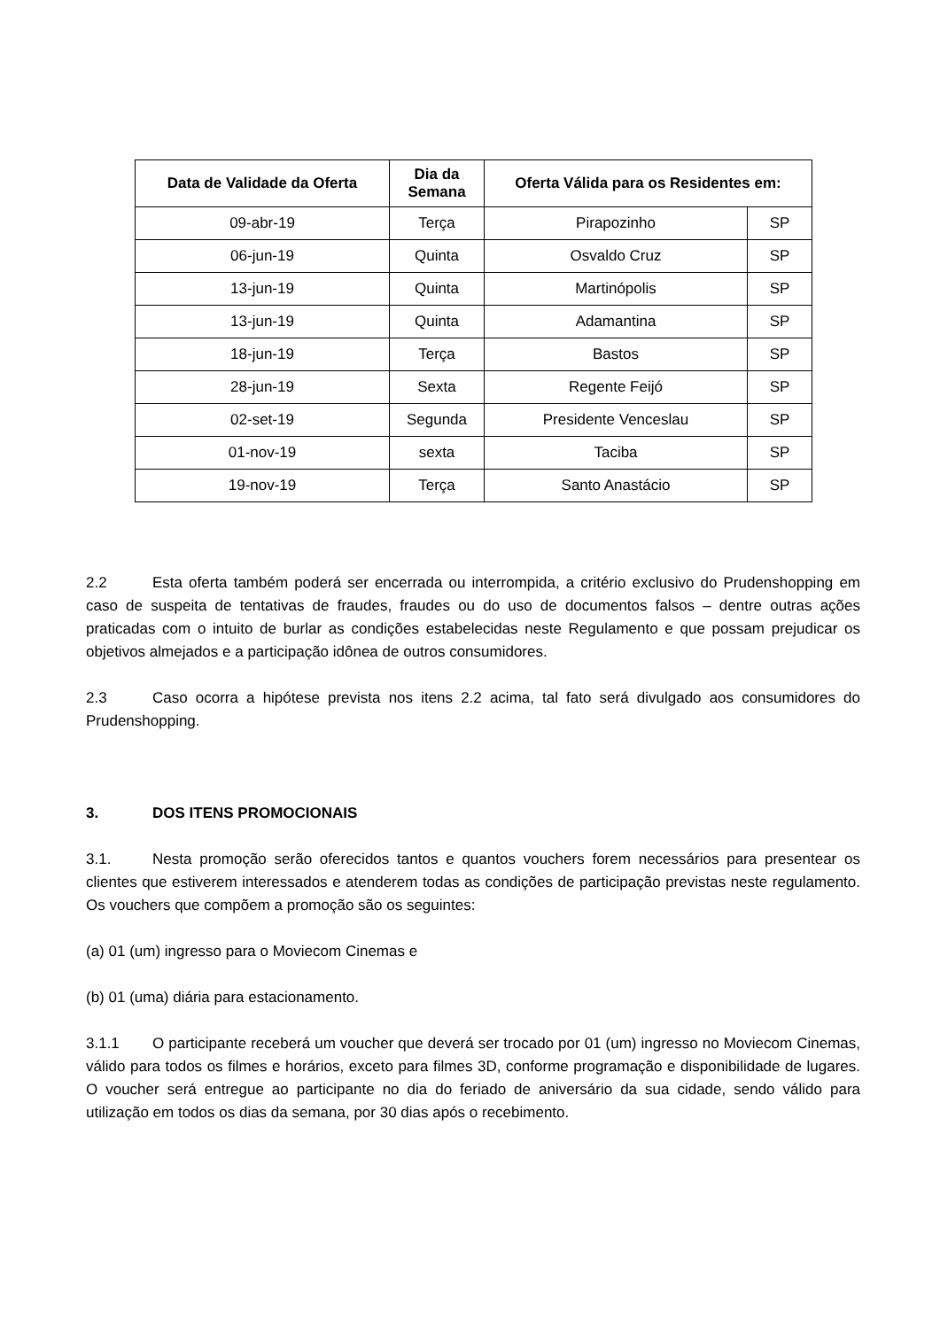| Data de Validade da Oferta | Dia da Semana | Oferta Válida para os Residentes em: | |
| --- | --- | --- | --- |
| 09-abr-19 | Terça | Pirapozinho | SP |
| 06-jun-19 | Quinta | Osvaldo Cruz | SP |
| 13-jun-19 | Quinta | Martinópolis | SP |
| 13-jun-19 | Quinta | Adamantina | SP |
| 18-jun-19 | Terça | Bastos | SP |
| 28-jun-19 | Sexta | Regente Feijó | SP |
| 02-set-19 | Segunda | Presidente Venceslau | SP |
| 01-nov-19 | sexta | Taciba | SP |
| 19-nov-19 | Terça | Santo Anastácio | SP |
2.2 Esta oferta também poderá ser encerrada ou interrompida, a critério exclusivo do Prudenshopping em caso de suspeita de tentativas de fraudes, fraudes ou do uso de documentos falsos – dentre outras ações praticadas com o intuito de burlar as condições estabelecidas neste Regulamento e que possam prejudicar os objetivos almejados e a participação idônea de outros consumidores.
2.3 Caso ocorra a hipótese prevista nos itens 2.2 acima, tal fato será divulgado aos consumidores do Prudenshopping.
3. DOS ITENS PROMOCIONAIS
3.1. Nesta promoção serão oferecidos tantos e quantos vouchers forem necessários para presentear os clientes que estiverem interessados e atenderem todas as condições de participação previstas neste regulamento. Os vouchers que compõem a promoção são os seguintes:
(a) 01 (um) ingresso para o Moviecom Cinemas e
(b) 01 (uma) diária para estacionamento.
3.1.1 O participante receberá um voucher que deverá ser trocado por 01 (um) ingresso no Moviecom Cinemas, válido para todos os filmes e horários, exceto para filmes 3D, conforme programação e disponibilidade de lugares. O voucher será entregue ao participante no dia do feriado de aniversário da sua cidade, sendo válido para utilização em todos os dias da semana, por 30 dias após o recebimento.